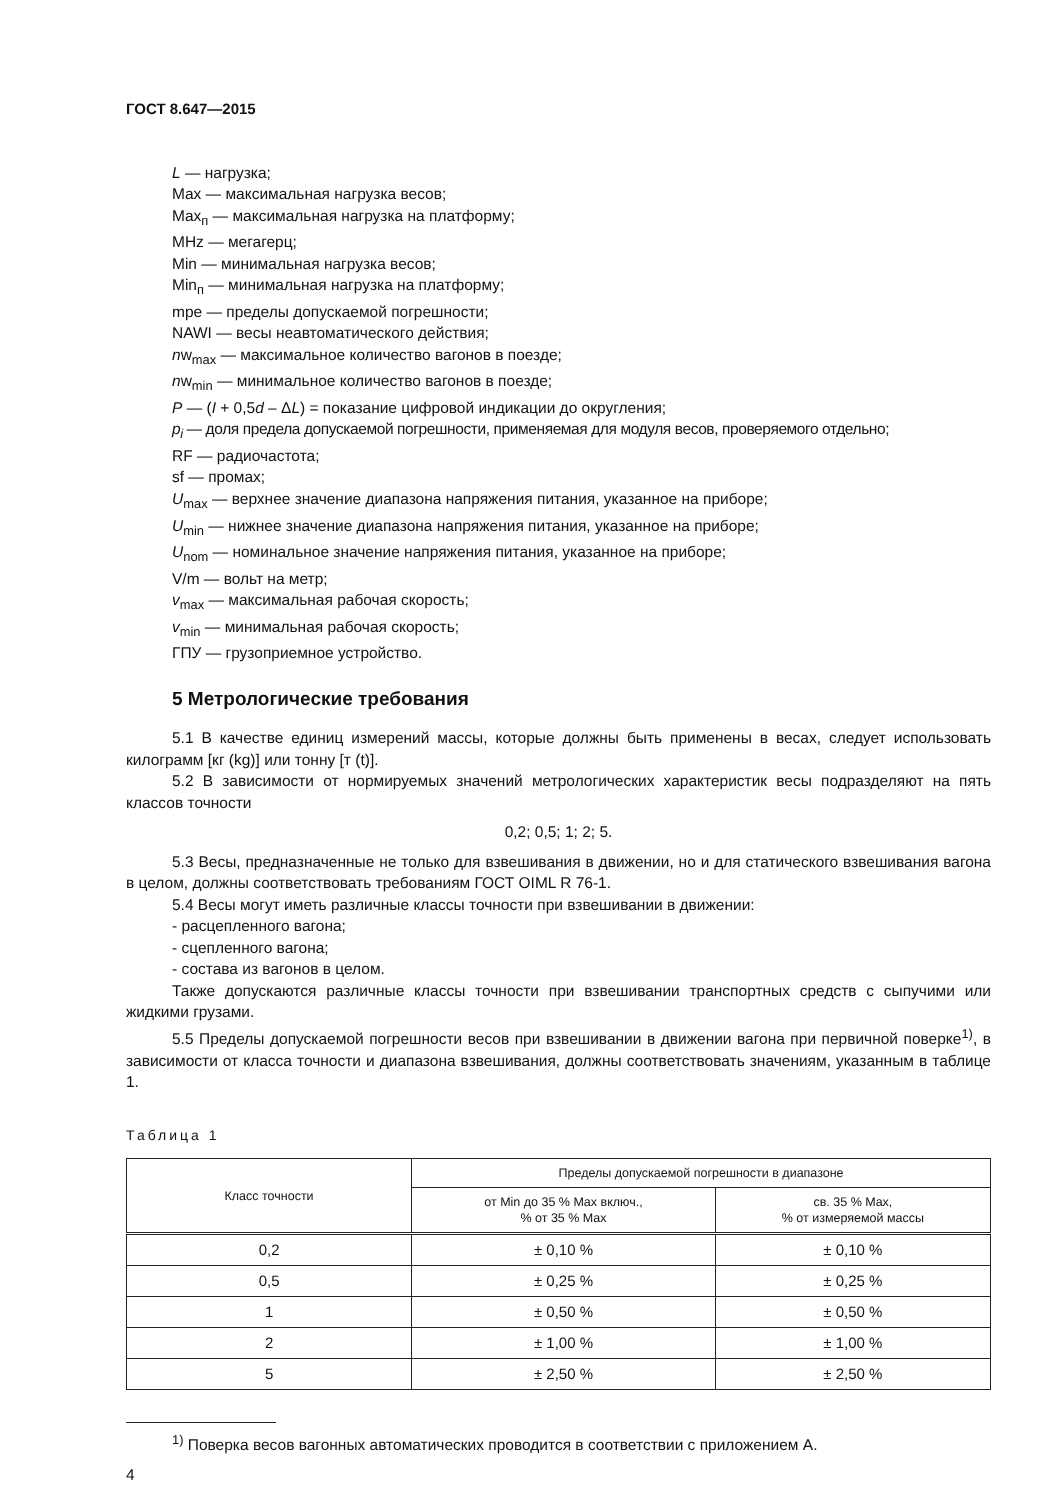ГОСТ 8.647—2015
L — нагрузка;
Max — максимальная нагрузка весов;
Max<sub>п</sub> — максимальная нагрузка на платформу;
MHz — мегагерц;
Min — минимальная нагрузка весов;
Min<sub>п</sub> — минимальная нагрузка на платформу;
mpe — пределы допускаемой погрешности;
NAWI — весы неавтоматического действия;
nw<sub>max</sub> — максимальное количество вагонов в поезде;
nw<sub>min</sub> — минимальное количество вагонов в поезде;
P — (I + 0,5d – ΔL) = показание цифровой индикации до округления;
p<sub>i</sub> — доля предела допускаемой погрешности, применяемая для модуля весов, проверяемого отдельно;
RF — радиочастота;
sf — промах;
U<sub>max</sub> — верхнее значение диапазона напряжения питания, указанное на приборе;
U<sub>min</sub> — нижнее значение диапазона напряжения питания, указанное на приборе;
U<sub>nom</sub> — номинальное значение напряжения питания, указанное на приборе;
V/m — вольт на метр;
v<sub>max</sub> — максимальная рабочая скорость;
v<sub>min</sub> — минимальная рабочая скорость;
ГПУ — грузоприемное устройство.
5 Метрологические требования
5.1 В качестве единиц измерений массы, которые должны быть применены в весах, следует использовать килограмм [кг (kg)] или тонну [т (t)].
5.2 В зависимости от нормируемых значений метрологических характеристик весы подразделяют на пять классов точности
0,2; 0,5; 1; 2; 5.
5.3 Весы, предназначенные не только для взвешивания в движении, но и для статического взвешивания вагона в целом, должны соответствовать требованиям ГОСТ OIML R 76-1.
5.4 Весы могут иметь различные классы точности при взвешивании в движении:
- расцепленного вагона;
- сцепленного вагона;
- состава из вагонов в целом.
Также допускаются различные классы точности при взвешивании транспортных средств с сыпучими или жидкими грузами.
5.5 Пределы допускаемой погрешности весов при взвешивании в движении вагона при первичной поверке<sup>1)</sup>, в зависимости от класса точности и диапазона взвешивания, должны соответствовать значениям, указанным в таблице 1.
Таблица 1
| Класс точности | Пределы допускаемой погрешности в диапазоне | |
| --- | --- | --- |
| | от Min до 35 % Max включ., % от 35 % Max | св. 35 % Max, % от измеряемой массы |
| 0,2 | ± 0,10 % | ± 0,10 % |
| 0,5 | ± 0,25 % | ± 0,25 % |
| 1 | ± 0,50 % | ± 0,50 % |
| 2 | ± 1,00 % | ± 1,00 % |
| 5 | ± 2,50 % | ± 2,50 % |
<sup>1)</sup> Поверка весов вагонных автоматических проводится в соответствии с приложением А.
4